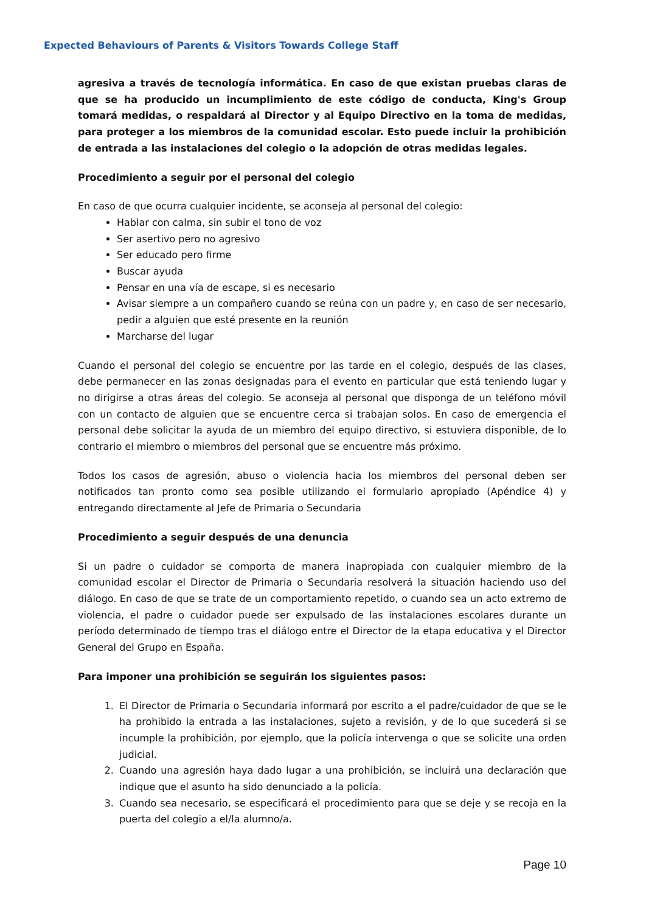Expected Behaviours of Parents & Visitors Towards College Staff
agresiva a través de tecnología informática. En caso de que existan pruebas claras de que se ha producido un incumplimiento de este código de conducta, King's Group tomará medidas, o respaldará al Director y al Equipo Directivo en la toma de medidas, para proteger a los miembros de la comunidad escolar. Esto puede incluir la prohibición de entrada a las instalaciones del colegio o la adopción de otras medidas legales.
Procedimiento a seguir por el personal del colegio
En caso de que ocurra cualquier incidente, se aconseja al personal del colegio:
Hablar con calma, sin subir el tono de voz
Ser asertivo pero no agresivo
Ser educado pero firme
Buscar ayuda
Pensar en una vía de escape, si es necesario
Avisar siempre a un compañero cuando se reúna con un padre y, en caso de ser necesario, pedir a alguien que esté presente en la reunión
Marcharse del lugar
Cuando el personal del colegio se encuentre por las tarde en el colegio, después de las clases, debe permanecer en las zonas designadas para el evento en particular que está teniendo lugar y no dirigirse a otras áreas del colegio. Se aconseja al personal que disponga de un teléfono móvil con un contacto de alguien que se encuentre cerca si trabajan solos. En caso de emergencia el personal debe solicitar la ayuda de un miembro del equipo directivo, si estuviera disponible, de lo contrario el miembro o miembros del personal que se encuentre más próximo.
Todos los casos de agresión, abuso o violencia hacia los miembros del personal deben ser notificados tan pronto como sea posible utilizando el formulario apropiado (Apéndice 4) y entregando directamente al Jefe de Primaria o Secundaria
Procedimiento a seguir después de una denuncia
Si un padre o cuidador se comporta de manera inapropiada con cualquier miembro de la comunidad escolar el Director de Primaria o Secundaria resolverá la situación haciendo uso del diálogo. En caso de que se trate de un comportamiento repetido, o cuando sea un acto extremo de violencia, el padre o cuidador puede ser expulsado de las instalaciones escolares durante un período determinado de tiempo tras el diálogo entre el Director de la etapa educativa y el Director General del Grupo en España.
Para imponer una prohibición se seguirán los siguientes pasos:
1. El Director de Primaria o Secundaria informará por escrito a el padre/cuidador de que se le ha prohibido la entrada a las instalaciones, sujeto a revisión, y de lo que sucederá si se incumple la prohibición, por ejemplo, que la policía intervenga o que se solicite una orden judicial.
2. Cuando una agresión haya dado lugar a una prohibición, se incluirá una declaración que indique que el asunto ha sido denunciado a la policía.
3. Cuando sea necesario, se especificará el procedimiento para que se deje y se recoja en la puerta del colegio a el/la alumno/a.
Page 10